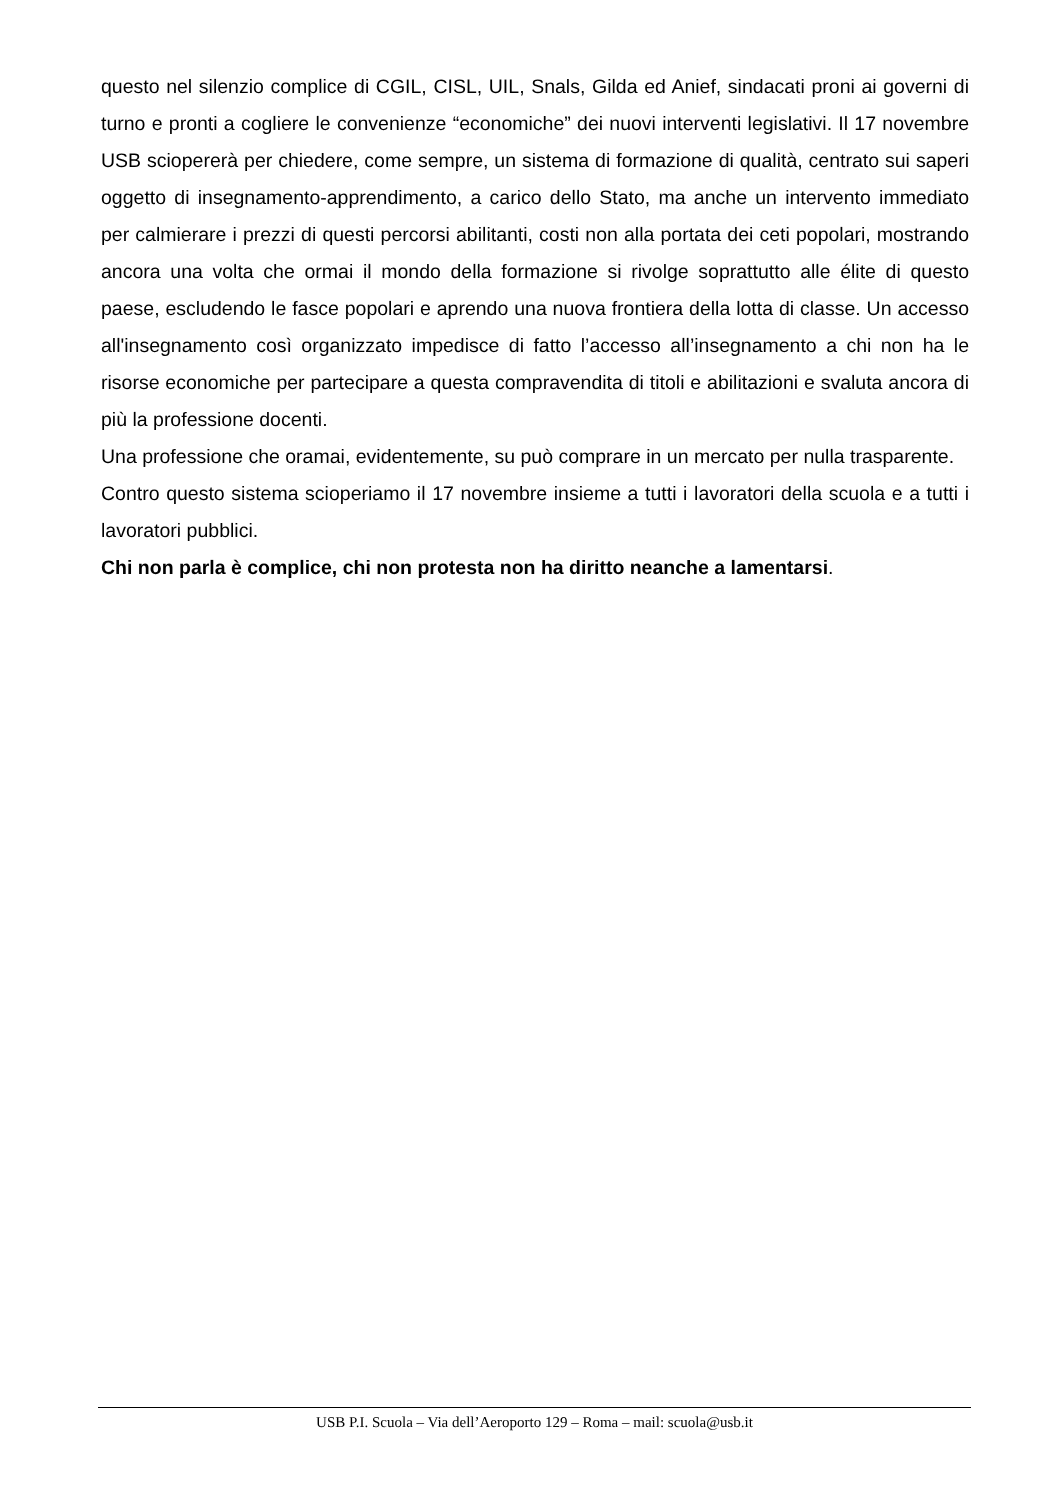questo nel silenzio complice di CGIL, CISL, UIL, Snals, Gilda ed Anief, sindacati proni ai governi di turno e pronti a cogliere le convenienze “economiche” dei nuovi interventi legislativi. Il 17 novembre USB sciopererà per chiedere, come sempre, un sistema di formazione di qualità, centrato sui saperi oggetto di insegnamento-apprendimento, a carico dello Stato, ma anche un intervento immediato per calmierare i prezzi di questi percorsi abilitanti, costi non alla portata dei ceti popolari, mostrando ancora una volta che ormai il mondo della formazione si rivolge soprattutto alle élite di questo paese, escludendo le fasce popolari e aprendo una nuova frontiera della lotta di classe. Un accesso all'insegnamento così organizzato impedisce di fatto l’accesso all’insegnamento a chi non ha le risorse economiche per partecipare a questa compravendita di titoli e abilitazioni e svaluta ancora di più la professione docenti.
Una professione che oramai, evidentemente, su può comprare in un mercato per nulla trasparente.
Contro questo sistema scioperiamo il 17 novembre insieme a tutti i lavoratori della scuola e a tutti i lavoratori pubblici.
Chi non parla è complice, chi non protesta non ha diritto neanche a lamentarsi.
USB P.I. Scuola – Via dell’Aeroporto 129 – Roma – mail: scuola@usb.it